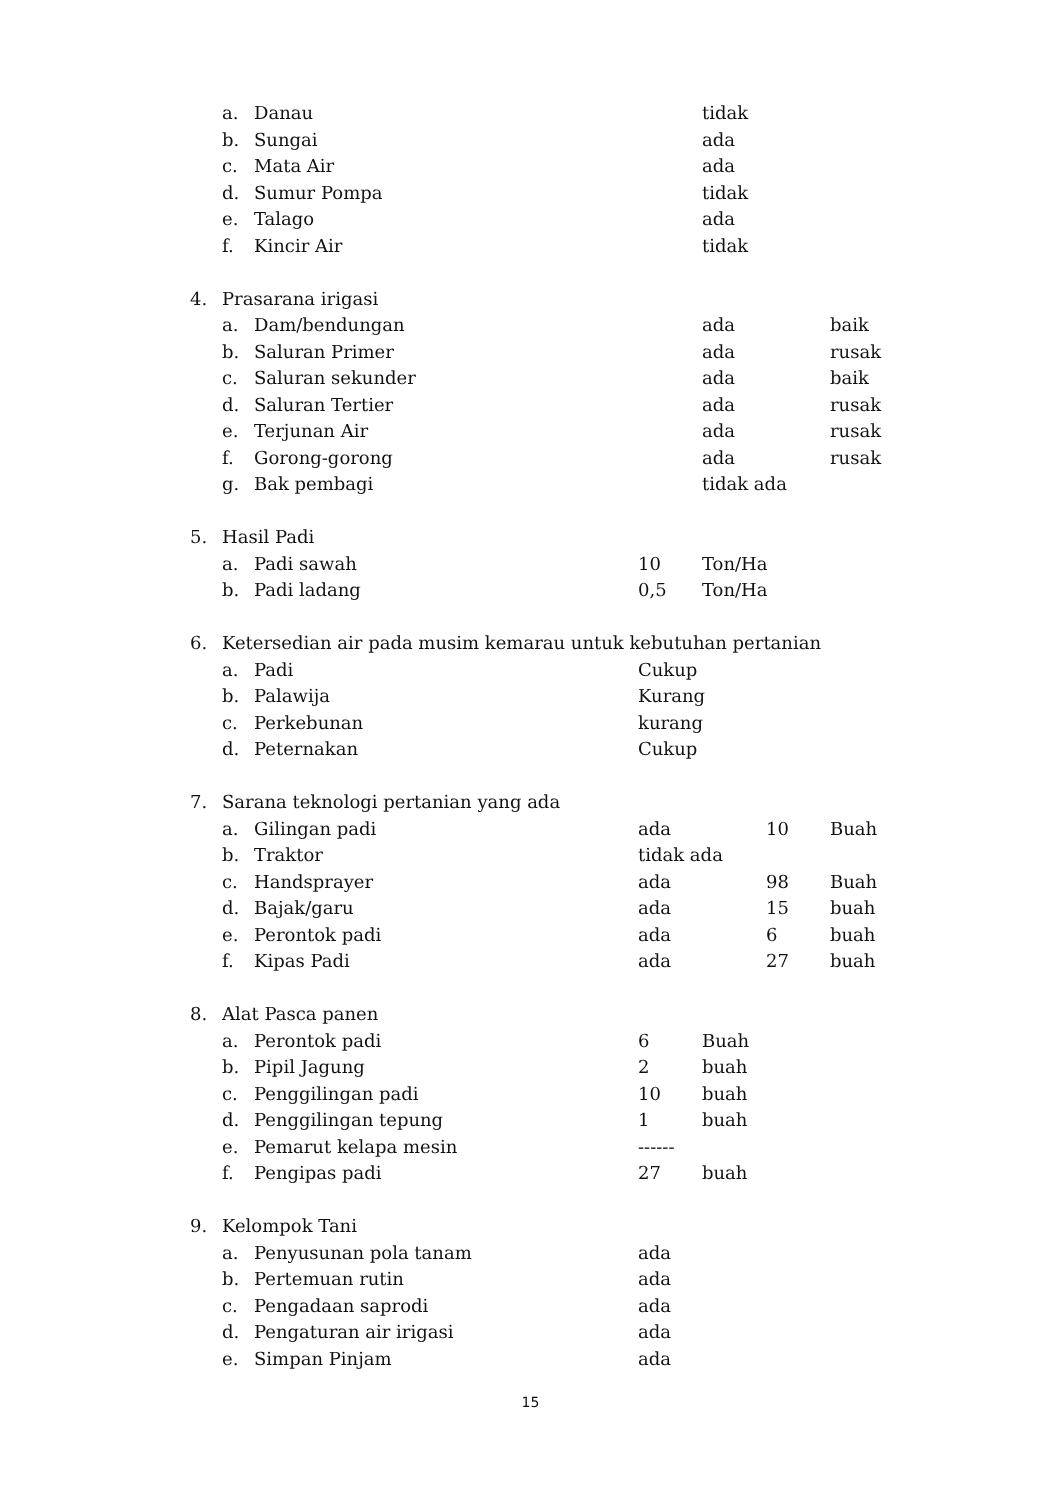a. Danau tidak
b. Sungai ada
c. Mata Air ada
d. Sumur Pompa tidak
e. Talago ada
f. Kincir Air tidak
4. Prasarana irigasi
a. Dam/bendungan ada baik
b. Saluran Primer ada rusak
c. Saluran sekunder ada baik
d. Saluran Tertier ada rusak
e. Terjunan Air ada rusak
f. Gorong-gorong ada rusak
g. Bak pembagi tidak ada
5. Hasil Padi
a. Padi sawah 10 Ton/Ha
b. Padi ladang 0,5 Ton/Ha
6. Ketersedian air pada musim kemarau untuk kebutuhan pertanian
a. Padi Cukup
b. Palawija Kurang
c. Perkebunan kurang
d. Peternakan Cukup
7. Sarana teknologi pertanian yang ada
a. Gilingan padi ada 10 Buah
b. Traktor tidak ada
c. Handsprayer ada 98 Buah
d. Bajak/garu ada 15 buah
e. Perontok padi ada 6 buah
f. Kipas Padi ada 27 buah
8. Alat Pasca panen
a. Perontok padi 6 Buah
b. Pipil Jagung 2 buah
c. Penggilingan padi 10 buah
d. Penggilingan tepung 1 buah
e. Pemarut kelapa mesin ------
f. Pengipas padi 27 buah
9. Kelompok Tani
a. Penyusunan pola tanam ada
b. Pertemuan rutin ada
c. Pengadaan saprodi ada
d. Pengaturan air irigasi ada
e. Simpan Pinjam ada
15